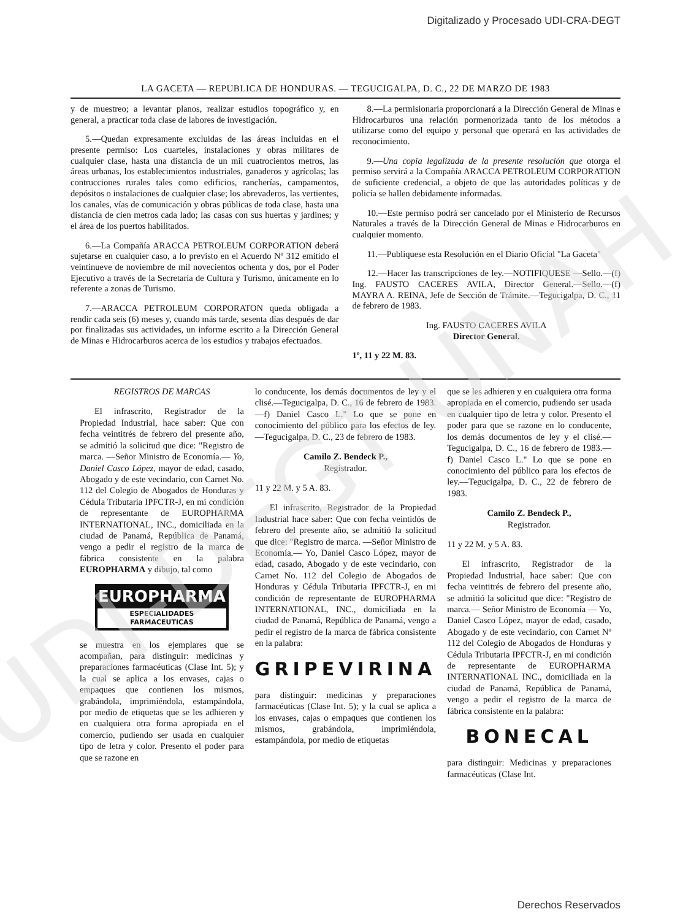UDI-DEGT-UNAH
Digitalizado y Procesado UDI-CRA-DEGT
LA GACETA — REPUBLICA DE HONDURAS. — TEGUCIGALPA, D. C., 22 DE MARZO DE 1983
y de muestreo; a levantar planos, realizar estudios topográfico y, en general, a practicar toda clase de labores de investigación.
5.—Quedan expresamente excluidas de las áreas incluidas en el presente permiso: Los cuarteles, instalaciones y obras militares de cualquier clase, hasta una distancia de un mil cuatrocientos metros, las áreas urbanas, los establecimientos industriales, ganaderos y agrícolas; las contrucciones rurales tales como edificios, rancherías, campamentos, depósitos o instalaciones de cualquier clase; los abrevaderos, las vertientes, los canales, vías de comunicación y obras públicas de toda clase, hasta una distancia de cien metros cada lado; las casas con sus huertas y jardines; y el área de los puertos habilitados.
6.—La Compañía ARACCA PETROLEUM CORPORATION deberá sujetarse en cualquier caso, a lo previsto en el Acuerdo Nº 312 emitido el veintinueve de noviembre de mil novecientos ochenta y dos, por el Poder Ejecutivo a través de la Secretaría de Cultura y Turismo, únicamente en lo referente a zonas de Turismo.
7.—ARACCA PETROLEUM CORPORATON queda obligada a rendir cada seis (6) meses y, cuando más tarde, sesenta días después de dar por finalizadas sus actividades, un informe escrito a la Dirección General de Minas e Hidrocarburos acerca de los estudios y trabajos efectuados.
8.—La permisionaria proporcionará a la Dirección General de Minas e Hidrocarburos una relación pormenorizada tanto de los métodos a utilizarse como del equipo y personal que operará en las actividades de reconocimiento.
9.—Una copia legalizada de la presente resolución que otorga el permiso servirá a la Compañía ARACCA PETROLEUM CORPORATION de suficiente credencial, a objeto de que las autoridades políticas y de policía se hallen debidamente informadas.
10.—Este permiso podrá ser cancelado por el Ministerio de Recursos Naturales a través de la Dirección General de Minas e Hidrocarburos en cualquier momento.
11.—Publíquese esta Resolución en el Diario Oficial "La Gaceta"
12.—Hacer las transcripciones de ley.—NOTIFIQUESE —Sello.—(f) Ing. FAUSTO CACERES AVILA, Director General.—Sello.—(f) MAYRA A. REINA, Jefe de Sección de Trámite.—Tegucigalpa, D. C., 11 de febrero de 1983.
Ing. FAUSTO CACERES AVILA
Director General.
1º, 11 y 22 M. 83.
REGISTROS DE MARCAS
El infrascrito, Registrador de la Propiedad Industrial, hace saber: Que con fecha veintitrés de febrero del presente año, se admitió la solicitud que dice: "Registro de marca. —Señor Ministro de Economía.— Yo, Daniel Casco López, mayor de edad, casado, Abogado y de este vecindario, con Carnet No. 112 del Colegio de Abogados de Honduras y Cédula Tributaria IPFCTR-J, en mi condición de representante de EUROPHARMA INTERNATIONAL, INC., domiciliada en la ciudad de Panamá, República de Panamá, vengo a pedir el registro de la marca de fábrica consistente en la palabra EUROPHARMA y dibujo, tal como
EUROPHARMA
ESPECIALIDADES FARMACEUTICAS
se muestra en los ejemplares que se acompañan, para distinguir: medicinas y preparaciones farmacéuticas (Clase Int. 5); y la cual se aplica a los envases, cajas o empaques que contienen los mismos, grabándola, imprimiéndola, estampándola, por medio de etiquetas que se les adhieren y en cualquiera otra forma apropiada en el comercio, pudiendo ser usada en cualquier tipo de letra y color. Presento el poder para que se razone en
lo conducente, los demás documentos de ley y el clisé.—Tegucigalpa, D. C., 16 de febrero de 1983.—f) Daniel Casco L." Lo que se pone en conocimiento del público para los efectos de ley.—Tegucigalpa, D. C., 23 de febrero de 1983.
Camilo Z. Bendeck P.,
Registrador.
11 y 22 M. y 5 A. 83.
El infrascrito, Registrador de la Propiedad Industrial hace saber: Que con fecha veintidós de febrero del presente año, se admitió la solicitud que dice: "Registro de marca. —Señor Ministro de Economía.— Yo, Daniel Casco López, mayor de edad, casado, Abogado y de este vecindario, con Carnet No. 112 del Colegio de Abogados de Honduras y Cédula Tributaria IPFCTR-J, en mi condición de representante de EUROPHARMA INTERNATIONAL, INC., domiciliada en la ciudad de Panamá, República de Panamá, vengo a pedir el registro de la marca de fábrica consistente en la palabra:
GRIPEVIRINA
para distinguir: medicinas y preparaciones farmacéuticas (Clase Int. 5); y la cual se aplica a los envases, cajas o empaques que contienen los mismos, grabándola, imprimiéndola, estampándola, por medio de etiquetas
que se les adhieren y en cualquiera otra forma apropiada en el comercio, pudiendo ser usada en cualquier tipo de letra y color. Presento el poder para que se razone en lo conducente, los demás documentos de ley y el clisé.—Tegucigalpa, D. C., 16 de febrero de 1983.—f) Daniel Casco L." Lo que se pone en conocimiento del público para los efectos de ley.—Tegucigalpa, D. C., 22 de febrero de 1983.
Camilo Z. Bendeck P.,
Registrador.
11 y 22 M. y 5 A. 83.
El infrascrito, Registrador de la Propiedad Industrial, hace saber: Que con fecha veintitrés de febrero del presente año, se admitió la solicitud que dice: "Registro de marca.— Señor Ministro de Economía — Yo, Daniel Casco López, mayor de edad, casado, Abogado y de este vecindario, con Carnet Nº 112 del Colegio de Abogados de Honduras y Cédula Tributaria IPFCTR-J, en mi condición de representante de EUROPHARMA INTERNATIONAL INC., domiciliada en la ciudad de Panamá, República de Panamá, vengo a pedir el registro de la marca de fábrica consistente en la palabra:
BONECAL
para distinguir: Medicinas y preparaciones farmacéuticas (Clase Int.
Derechos Reservados